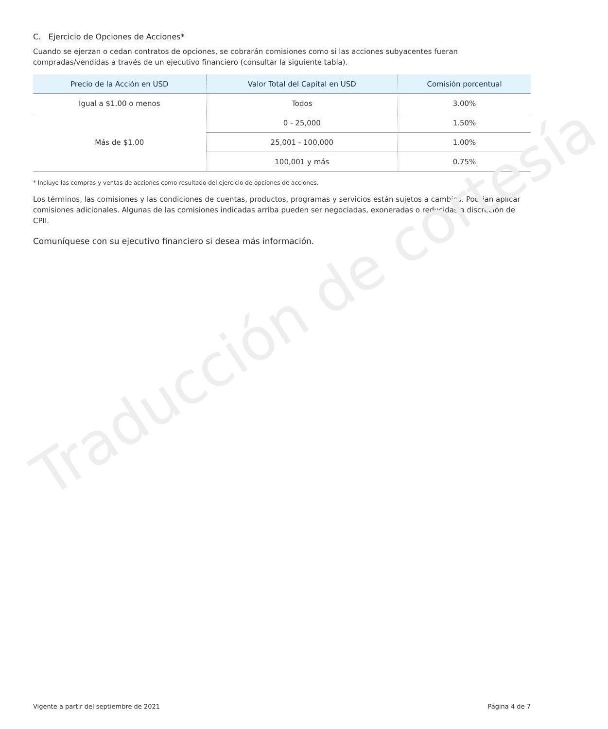Traducción de cortesía
C. Ejercicio de Opciones de Acciones*
Cuando se ejerzan o cedan contratos de opciones, se cobrarán comisiones como si las acciones subyacentes fueran compradas/vendidas a través de un ejecutivo financiero (consultar la siguiente tabla).
| Precio de la Acción en USD | Valor Total del Capital en USD | Comisión porcentual |
| --- | --- | --- |
| Igual a $1.00 o menos | Todos | 3.00% |
| Más de $1.00 | 0 - 25,000 | 1.50% |
| | 25,001 - 100,000 | 1.00% |
| | 100,001 y más | 0.75% |
* Incluye las compras y ventas de acciones como resultado del ejercicio de opciones de acciones.
Los términos, las comisiones y las condiciones de cuentas, productos, programas y servicios están sujetos a cambios. Podrían aplicar comisiones adicionales. Algunas de las comisiones indicadas arriba pueden ser negociadas, exoneradas o reducidas a discreción de CPII.
Comuníquese con su ejecutivo financiero si desea más información.
Vigente a partir del septiembre de 2021 Página 4 de 7